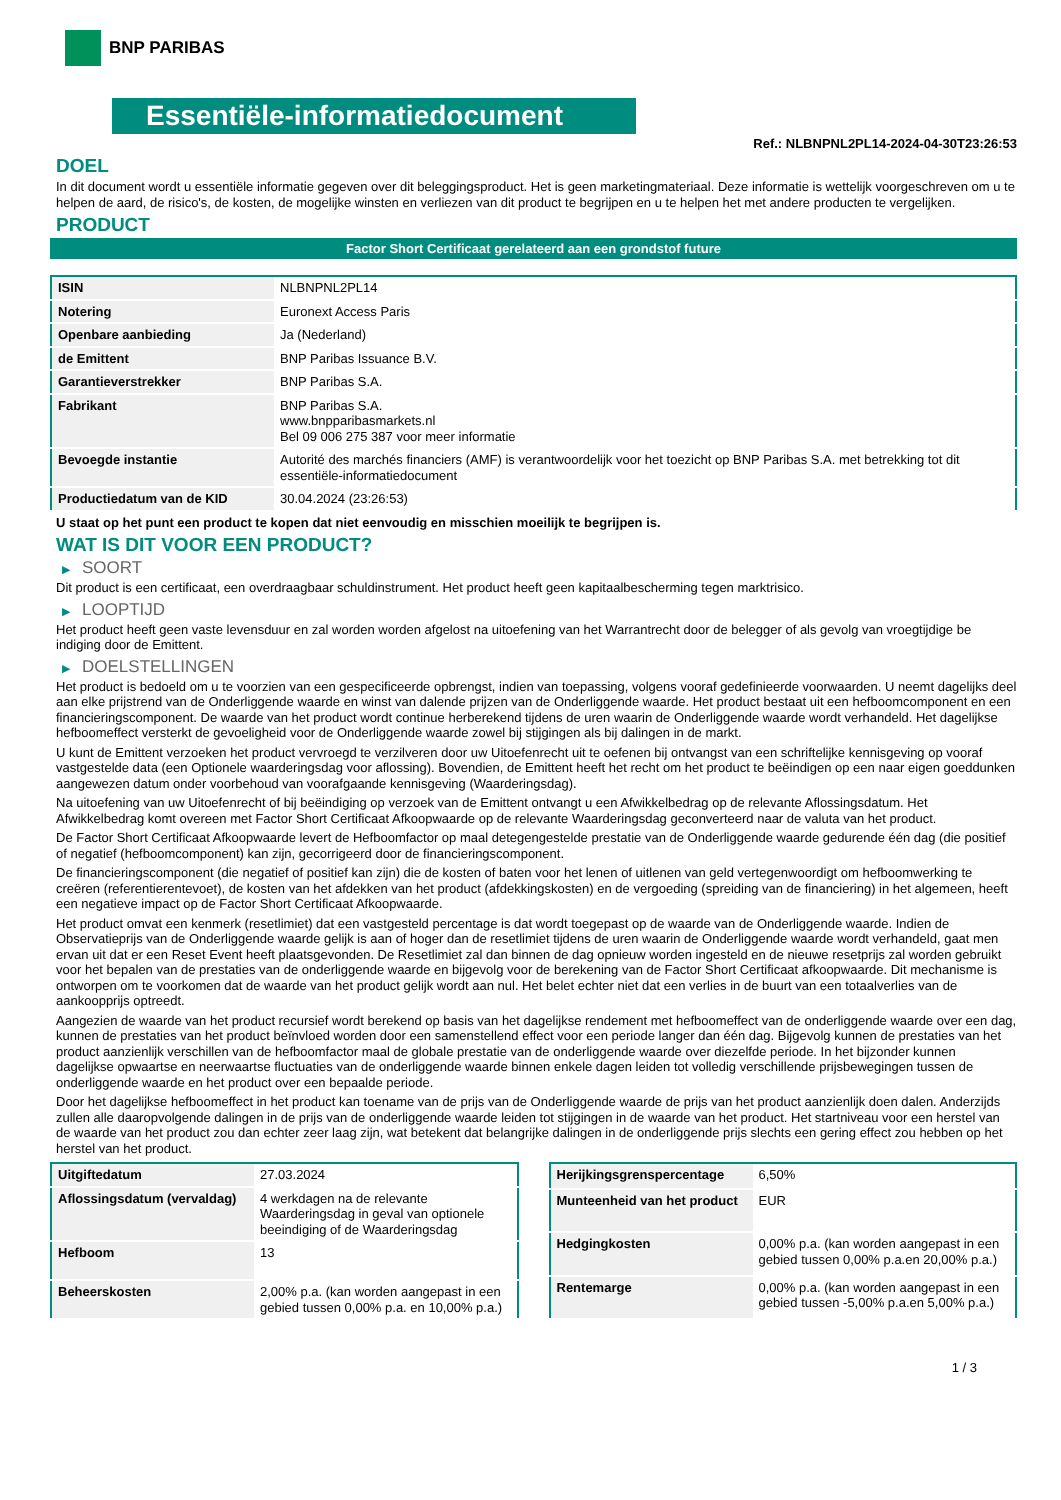BNP PARIBAS
Essentiële-informatiedocument
Ref.: NLBNPNL2PL14-2024-04-30T23:26:53
DOEL
In dit document wordt u essentiële informatie gegeven over dit beleggingsproduct. Het is geen marketingmateriaal. Deze informatie is wettelijk voorgeschreven om u te helpen de aard, de risico's, de kosten, de mogelijke winsten en verliezen van dit product te begrijpen en u te helpen het met andere producten te vergelijken.
PRODUCT
Factor Short Certificaat gerelateerd aan een grondstof future
| ISIN | NLBNPNL2PL14 |
| Notering | Euronext Access Paris |
| Openbare aanbieding | Ja (Nederland) |
| de Emittent | BNP Paribas Issuance B.V. |
| Garantieverstrekker | BNP Paribas S.A. |
| Fabrikant | BNP Paribas S.A. www.bnpparibasmarkets.nl Bel 09 006 275 387 voor meer informatie |
| Bevoegde instantie | Autorité des marchés financiers (AMF) is verantwoordelijk voor het toezicht op BNP Paribas S.A. met betrekking tot dit essentiële-informatiedocument |
| Productiedatum van de KID | 30.04.2024 (23:26:53) |
U staat op het punt een product te kopen dat niet eenvoudig en misschien moeilijk te begrijpen is.
WAT IS DIT VOOR EEN PRODUCT?
▶ SOORT
Dit product is een certificaat, een overdraagbaar schuldinstrument. Het product heeft geen kapitaalbescherming tegen marktrisico.
▶ LOOPTIJD
Het product heeft geen vaste levensduur en zal worden worden afgelost na uitoefening van het Warrantrecht door de belegger of als gevolg van vroegtijdige be indiging door de Emittent.
▶ DOELSTELLINGEN
Het product is bedoeld om u te voorzien van een gespecificeerde opbrengst, indien van toepassing, volgens vooraf gedefinieerde voorwaarden. U neemt dagelijks deel aan elke prijstrend van de Onderliggende waarde en winst van dalende prijzen van de Onderliggende waarde. Het product bestaat uit een hefboomcomponent en een financieringscomponent. De waarde van het product wordt continue herberekend tijdens de uren waarin de Onderliggende waarde wordt verhandeld. Het dagelijkse hefboomeffect versterkt de gevoeligheid voor de Onderliggende waarde zowel bij stijgingen als bij dalingen in de markt.
U kunt de Emittent verzoeken het product vervroegd te verzilveren door uw Uitoefenrecht uit te oefenen bij ontvangst van een schriftelijke kennisgeving op vooraf vastgestelde data (een Optionele waarderingsdag voor aflossing). Bovendien, de Emittent heeft het recht om het product te beëindigen op een naar eigen goeddunken aangewezen datum onder voorbehoud van voorafgaande kennisgeving (Waarderingsdag).
Na uitoefening van uw Uitoefenrecht of bij beëindiging op verzoek van de Emittent ontvangt u een Afwikkelbedrag op de relevante Aflossingsdatum. Het Afwikkelbedrag komt overeen met Factor Short Certificaat Afkoopwaarde op de relevante Waarderingsdag geconverteerd naar de valuta van het product.
De Factor Short Certificaat Afkoopwaarde levert de Hefboomfactor op maal detegengestelde prestatie van de Onderliggende waarde gedurende één dag (die positief of negatief (hefboomcomponent) kan zijn, gecorrigeerd door de financieringscomponent.
De financieringscomponent (die negatief of positief kan zijn) die de kosten of baten voor het lenen of uitlenen van geld vertegenwoordigt om hefboomwerking te creëren (referentierentevoet), de kosten van het afdekken van het product (afdekkingskosten) en de vergoeding (spreiding van de financiering) in het algemeen, heeft een negatieve impact op de Factor Short Certificaat Afkoopwaarde.
Het product omvat een kenmerk (resetlimiet) dat een vastgesteld percentage is dat wordt toegepast op de waarde van de Onderliggende waarde. Indien de Observatieprijs van de Onderliggende waarde gelijk is aan of hoger dan de resetlimiet tijdens de uren waarin de Onderliggende waarde wordt verhandeld, gaat men ervan uit dat er een Reset Event heeft plaatsgevonden. De Resetlimiet zal dan binnen de dag opnieuw worden ingesteld en de nieuwe resetprijs zal worden gebruikt voor het bepalen van de prestaties van de onderliggende waarde en bijgevolg voor de berekening van de Factor Short Certificaat afkoopwaarde. Dit mechanisme is ontworpen om te voorkomen dat de waarde van het product gelijk wordt aan nul. Het belet echter niet dat een verlies in de buurt van een totaalverlies van de aankoopprijs optreedt.
Aangezien de waarde van het product recursief wordt berekend op basis van het dagelijkse rendement met hefboomeffect van de onderliggende waarde over een dag, kunnen de prestaties van het product beïnvloed worden door een samenstellend effect voor een periode langer dan één dag. Bijgevolg kunnen de prestaties van het product aanzienlijk verschillen van de hefboomfactor maal de globale prestatie van de onderliggende waarde over diezelfde periode. In het bijzonder kunnen dagelijkse opwaartse en neerwaartse fluctuaties van de onderliggende waarde binnen enkele dagen leiden tot volledig verschillende prijsbewegingen tussen de onderliggende waarde en het product over een bepaalde periode.
Door het dagelijkse hefboomeffect in het product kan toename van de prijs van de Onderliggende waarde de prijs van het product aanzienlijk doen dalen. Anderzijds zullen alle daaropvolgende dalingen in de prijs van de onderliggende waarde leiden tot stijgingen in de waarde van het product. Het startniveau voor een herstel van de waarde van het product zou dan echter zeer laag zijn, wat betekent dat belangrijke dalingen in de onderliggende prijs slechts een gering effect zou hebben op het herstel van het product.
| Uitgiftedatum | 27.03.2024 |
| Aflossingsdatum (vervaldag) | 4 werkdagen na de relevante Waarderingsdag in geval van optionele beeindiging of de Waarderingsdag |
| Hefboom | 13 |
| Beheerskosten | 2,00% p.a. (kan worden aangepast in een gebied tussen 0,00% p.a. en 10,00% p.a.) |
| Herijkingsgrenspercentage | 6,50% |
| Munteenheid van het product | EUR |
| Hedgingkosten | 0,00% p.a. (kan worden aangepast in een gebied tussen 0,00% p.a.en 20,00% p.a.) |
| Rentemarge | 0,00% p.a. (kan worden aangepast in een gebied tussen -5,00% p.a.en 5,00% p.a.) |
1 / 3